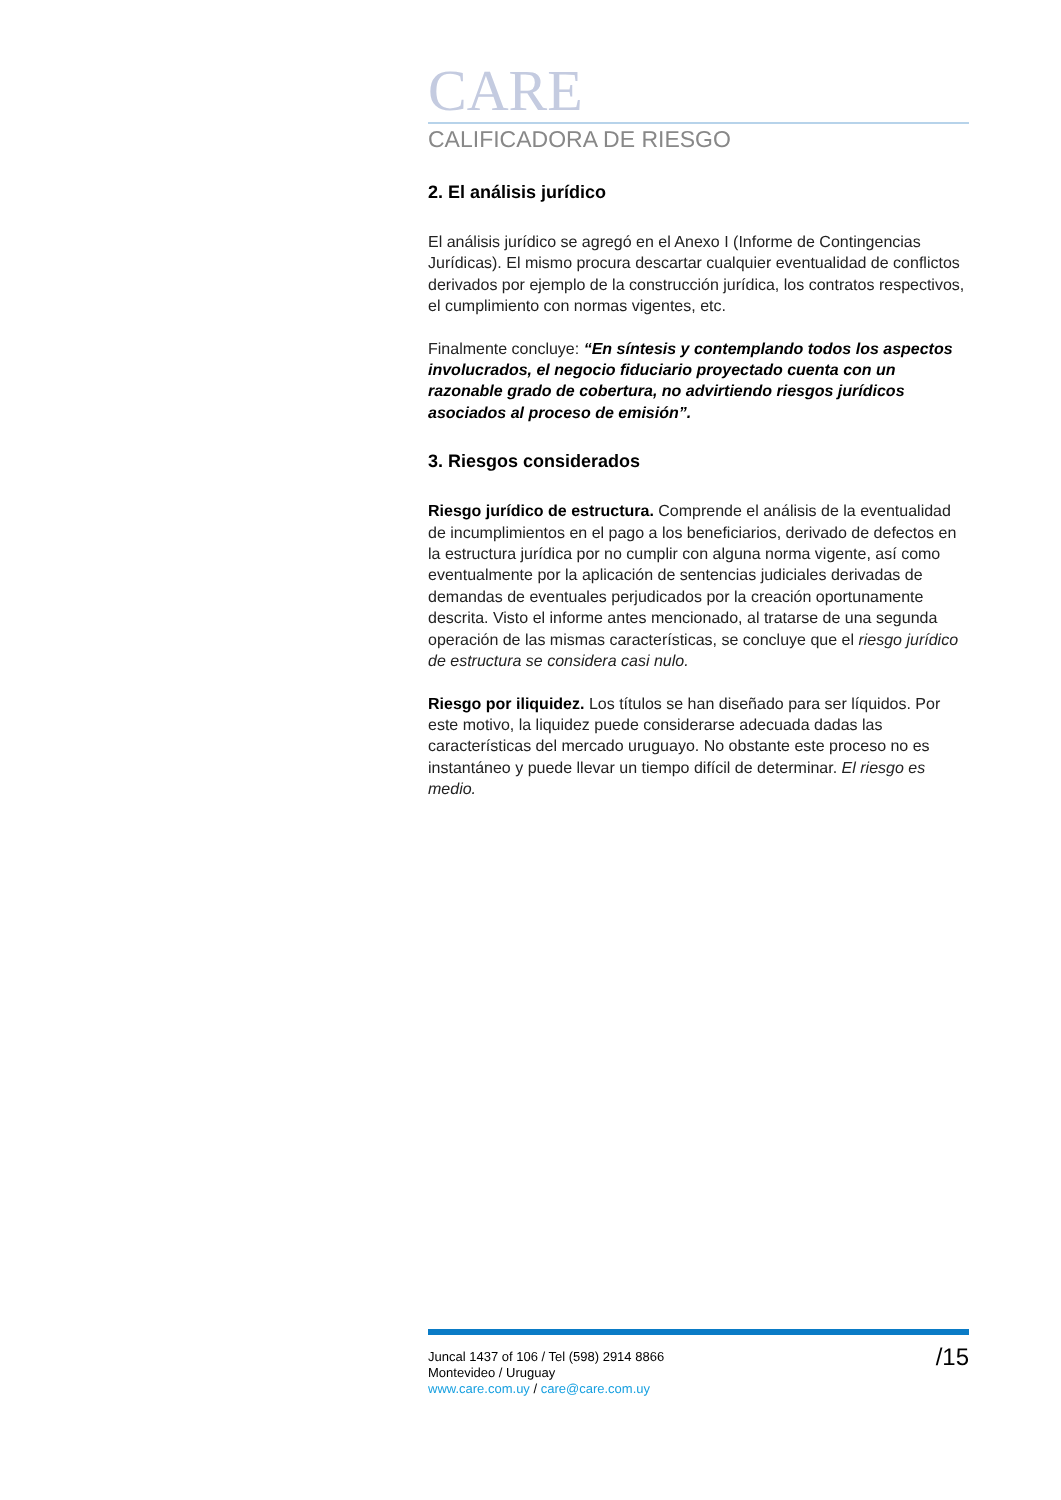CARE
CALIFICADORA DE RIESGO
2. El análisis jurídico
El análisis jurídico se agregó en el Anexo I (Informe de Contingencias Jurídicas). El mismo procura descartar cualquier eventualidad de conflictos derivados por ejemplo de la construcción jurídica, los contratos respectivos, el cumplimiento con normas vigentes, etc.
Finalmente concluye: “En síntesis y contemplando todos los aspectos involucrados, el negocio fiduciario proyectado cuenta con un razonable grado de cobertura, no advirtiendo riesgos jurídicos asociados al proceso de emisión”.
3. Riesgos considerados
Riesgo jurídico de estructura. Comprende el análisis de la eventualidad de incumplimientos en el pago a los beneficiarios, derivado de defectos en la estructura jurídica por no cumplir con alguna norma vigente, así como eventualmente por la aplicación de sentencias judiciales derivadas de demandas de eventuales perjudicados por la creación oportunamente descrita. Visto el informe antes mencionado, al tratarse de una segunda operación de las mismas características, se concluye que el riesgo jurídico de estructura se considera casi nulo.
Riesgo por iliquidez. Los títulos se han diseñado para ser líquidos. Por este motivo, la liquidez puede considerarse adecuada dadas las características del mercado uruguayo. No obstante este proceso no es instantáneo y puede llevar un tiempo difícil de determinar. El riesgo es medio.
Juncal 1437 of 106 / Tel (598) 2914 8866
Montevideo / Uruguay
www.care.com.uy / care@care.com.uy
/15